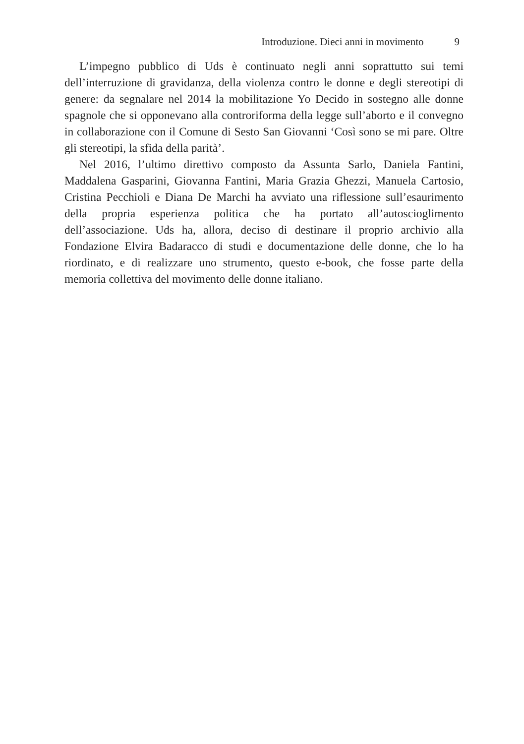Introduzione. Dieci anni in movimento 9
L’impegno pubblico di Uds è continuato negli anni soprattutto sui temi dell’interruzione di gravidanza, della violenza contro le donne e degli stereotipi di genere: da segnalare nel 2014 la mobilitazione Yo Decido in sostegno alle donne spagnole che si opponevano alla controriforma della legge sull’aborto e il convegno in collaborazione con il Comune di Sesto San Giovanni ‘Così sono se mi pare. Oltre gli stereotipi, la sfida della parità’.
Nel 2016, l’ultimo direttivo composto da Assunta Sarlo, Daniela Fantini, Maddalena Gasparini, Giovanna Fantini, Maria Grazia Ghezzi, Manuela Cartosio, Cristina Pecchioli e Diana De Marchi ha avviato una riflessione sull’esaurimento della propria esperienza politica che ha portato all’autoscioglimento dell’associazione. Uds ha, allora, deciso di destinare il proprio archivio alla Fondazione Elvira Badaracco di studi e documentazione delle donne, che lo ha riordinato, e di realizzare uno strumento, questo e-book, che fosse parte della memoria collettiva del movimento delle donne italiano.